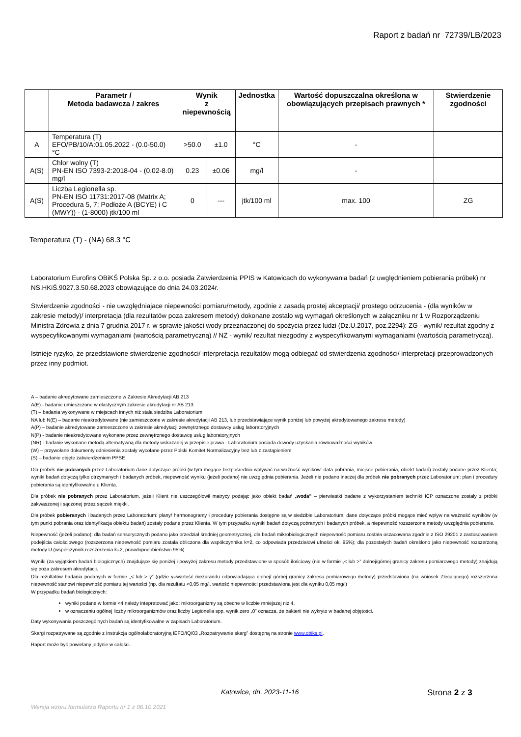Raport z badań nr 72739/LB/2023
| | Parametr / Metoda badawcza / zakres | Wynik z niepewnością | | Jednostka | Wartość dopuszczalna określona w obowiązujących przepisach prawnych * | Stwierdzenie zgodności |
| --- | --- | --- | --- | --- | --- | --- |
| A | Temperatura (T) EFO/PB/10/A:01.05.2022 - (0.0-50.0) °C | >50.0 | ±1.0 | °C | - | |
| A(S) | Chlor wolny (T) PN-EN ISO 7393-2:2018-04 - (0.02-8.0) mg/l | 0.23 | ±0.06 | mg/l | - | |
| A(S) | Liczba Legionella sp. PN-EN ISO 11731:2017-08 (Matrix A; Procedura 5, 7; Podłoże A (BCYE) i C (MWY)) - (1-8000) jtk/100 ml | 0 | --- | jtk/100 ml | max. 100 | ZG |
Temperatura (T) - (NA) 68.3 °C
Laboratorium Eurofins OBiKŚ Polska Sp. z o.o. posiada Zatwierdzenia PPIS w Katowicach do wykonywania badań (z uwględnieniem pobierania próbek) nr NS.HKiŚ.9027.3.50.68.2023 obowiązujące do dnia 24.03.2024r.
Stwierdzenie zgodności - nie uwzględniajace niepewności pomiaru/metody, zgodnie z zasadą prostej akceptacji/ prostego odrzucenia - (dla wyników w zakresie metody)/ interpretacja (dla rezultatów poza zakresem metody) dokonane zostało wg wymagań określonych w załączniku nr 1 w Rozporządzeniu Ministra Zdrowia z dnia 7 grudnia 2017 r. w sprawie jakości wody przeznaczonej do spożycia przez ludzi (Dz.U.2017, poz.2294): ZG - wynik/ rezultat zgodny z wyspecyfikowanymi wymaganiami (wartością parametryczną) // NZ - wynik/ rezultat niezgodny z wyspecyfikowanymi wymaganiami (wartością parametryczą).
Istnieje ryzyko, że przedstawione stwierdzenie zgodności/ interpretacja rezultatów mogą odbiegać od stwierdzenia zgodności/ interpretacji przeprowadzonych przez inny podmiot.
A – badanie akredytowane zamieszczone w Zakresie Akredytacji AB 213
A(E) - badanie umieszczone w elastycznym zakresie akredytacji nr AB 213
(T) – badania wykonywane w miejscach innych niż stała siedziba Laboratorium
NA lub N(E) – badanie nieakredytowane (nie zamieszczone w zakresie akredytacji AB 213, lub przedstawiające wynik poniżej lub powyżej akredytowanego zakresu metody)
A(P) – badanie akredytowane zamieszczone w zakresie akredytacji zewnętrznego dostawcy usług laboratoryjnych
N(P) - badanie nieakredytowane wykonane przez zewnętrznego dostawcę usług laboratoryjnych
(NR) - badanie wykonane metodą alternatywną dla metody wskazanej w przepisie prawa - Laboratorium posiada dowody uzyskania równoważności wyników
(W) – przywołane dokumenty odniesienia zostały wycofane przez Polski Komitet Normalizacyjny bez lub z zastąpieniem
(S) – badanie objęte zatwierdzeniem PPSE
Dla próbek nie pobranych przez Laboratorium dane dotyczące próbki (w tym mogące bezpośrednio wpływać na ważność wyników: data pobrania, miejsce pobierania, obiekt badań) zostały podane przez Klienta; wyniki badań dotyczą tylko otrzymanych i badanych próbek, niepewność wyniku (jeżeli podano) nie uwzględnia pobierania. Jeżeli nie podano inaczej dla próbek nie pobranych przez Laboratorium: plan i procedury pobierania są identyfikowalne u Klienta.
Dla próbek nie pobranych przez Laboratorium, jeżeli Klient nie uszczegółowił matrycy podając jako obiekt badań „woda” – pierwiastki badane z wykorzystaniem techniki ICP oznaczone zostały z próbki zakwaszonej i sączonej przez sączek miękki.
Dla próbek pobieranych i badanych przez Laboratorium: plany/ harmonogramy i procedury pobierania dostępne są w siedzibie Laboratorium; dane dotyczące próbki mogące mieć wpływ na ważność wyników (w tym punkt pobrania oraz identyfikacja obiektu badań) zostały podane przez Klienta. W tym przypadku wyniki badań dotyczą pobranych i badanych próbek, a niepewność rozszerzona metody uwzględnia pobieranie.
Niepewność (jeżeli podano): dla badań sensorycznych podano jako przedział średniej geometrycznej, dla badań mikrobiologicznych niepewność pomiaru została oszacowana zgodnie z ISO 29201 z zastosowaniem podejścia całościowego (rozszerzona niepewność pomiaru została obliczona dla współczynnika k=2, co odpowiada przedziałowi ufności ok. 95%); dla pozostałych badań określono jako niepewność rozszerzoną metody U (współczynnik rozszerzenia k=2, prawdopodobieństwo 95%).
Wyniki (za wyjątkiem badań biologicznych) znajdujące się poniżej i powyżej zakresu metody przedstawione w sposób ilościowy (nie w formie „< lub >” dolnej/górnej granicy zakresu pomiarowego metody) znajdują się poza zakresem akredytacji.
Dla rezultatów badania podanych w formie „< lub > y” (gdzie y=wartość mezurandu odpowiadająca dolnej/ górnej granicy zakresu pomiarowego metody) przedstawiona (na wniosek Zlecającego) rozszerzona niepewność stanowi niepewność pomiaru tej wartości (np. dla rezultatu <0,05 mg/l, wartość niepewności przedstawiona jest dla wyniku 0,05 mg/l)
W przypadku badań biologicznych:
wyniki podane w formie <4 należy intepretować jako: mikroorganizmy są obecne w liczbie mniejszej niż 4,
w oznaczeniu ogólnej liczby mikroorganizmów oraz liczby Legionella spp. wynik zero „0” oznacza, że bakterii nie wykryto w badanej objętości.
Daty wykonywania poszczególnych badań są identyfikowalne w zapisach Laboratorium.
Skargi rozpatrywane są zgodnie z Instrukcja ogólnolaboratoryjną IEFO/IQ/03 „Rozpatrywanie skarg” dostępną na stronie www.obiks.pl.
Raport może być powielany jedynie w całości.
Katowice, dn. 2023-11-16
Strona 2 z 3
Wersja wzoru formularza Raportu nr 1 z 06.10.2021